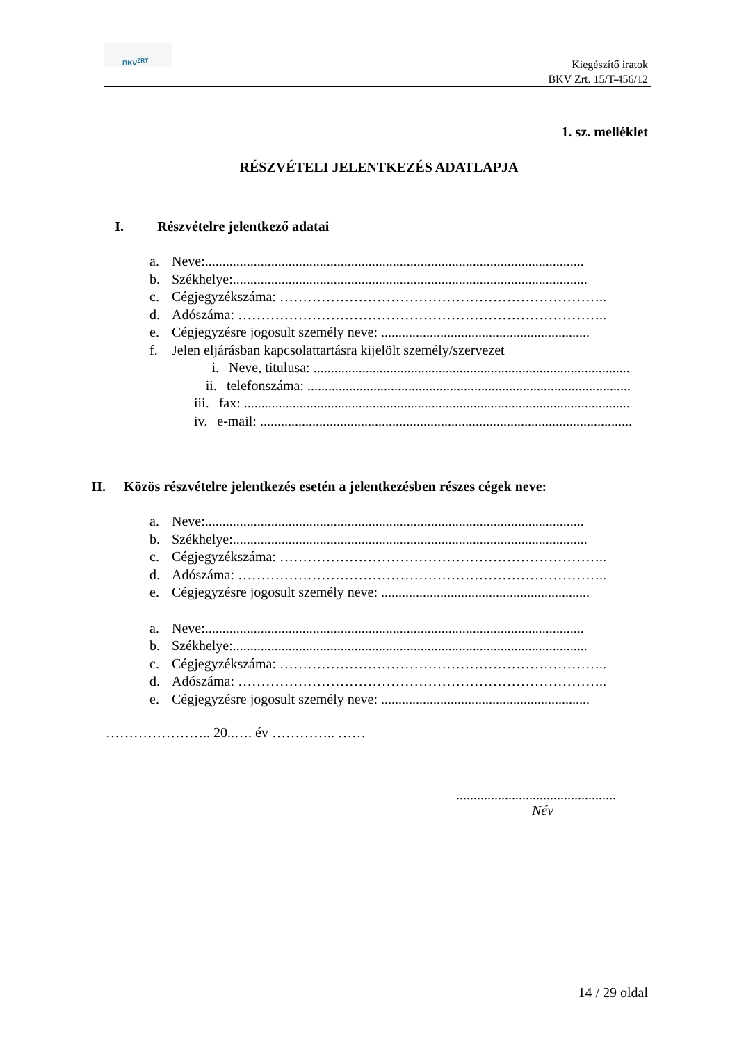BKV<sup>ZRT</sup>
Kiegészítő iratok
BKV Zrt. 15/T-456/12
1. sz. melléklet
RÉSZVÉTELI JELENTKEZÉS ADATLAPJA
I. Részvételre jelentkező adatai
a. Neve:.............................................................................................................
b. Székhelye:......................................................................................................
c. Cégjegyzékszáma: ……………………………………………………………..
d. Adószáma: ……………………………………………………………………..
e. Cégjegyzésre jogosult személy neve: ............................................................
f. Jelen eljárásban kapcsolattartásra kijelölt személy/szervezet
i. Neve, titulusa: ...........................................................................................
ii. telefonszáma: .............................................................................................
iii. fax: .................................................................................................................
iv. e-mail: ...........................................................................................................
II. Közös részvételre jelentkezés esetén a jelentkezésben részes cégek neve:
a. Neve:.............................................................................................................
b. Székhelye:......................................................................................................
c. Cégjegyzékszáma: ……………………………………………………………..
d. Adószáma: ……………………………………………………………………..
e. Cégjegyzésre jogosult személy neve: ............................................................
a. Neve:.............................................................................................................
b. Székhelye:......................................................................................................
c. Cégjegyzékszáma: ……………………………………………………………..
d. Adószáma: ……………………………………………………………………..
e. Cégjegyzésre jogosult személy neve: ............................................................
………………….. 20..…. év ………….. ……
..............................................
Név
14 / 29 oldal